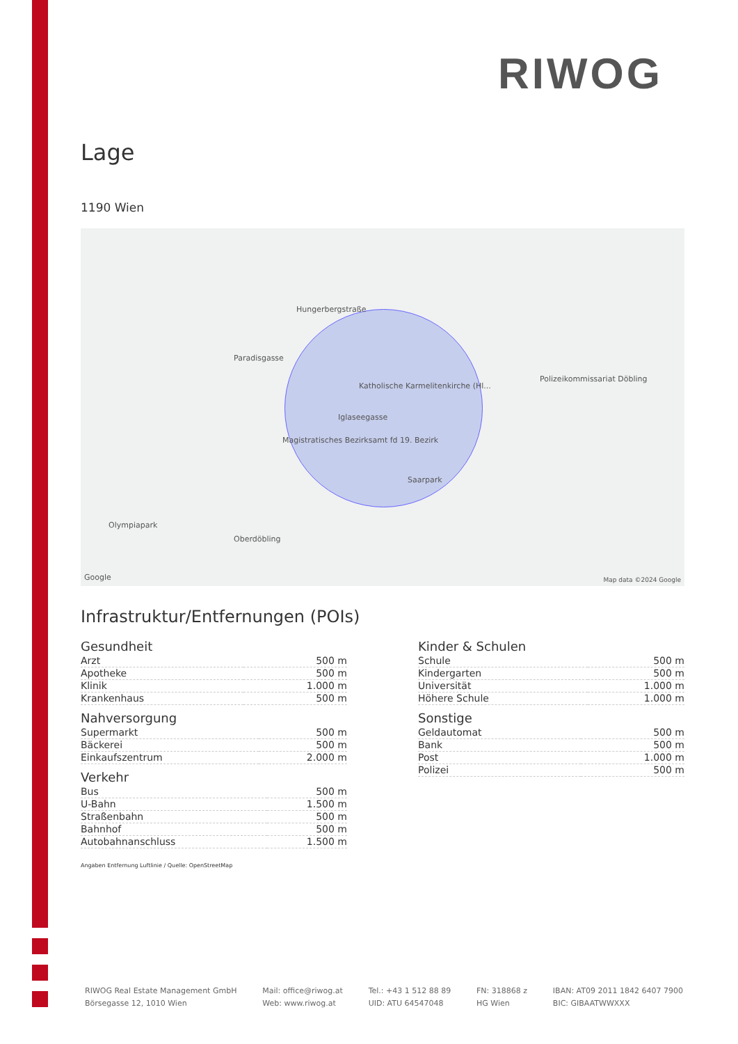RIWOG
Lage
1190 Wien
Hungerbergstraße
Paradisgasse
Katholische Karmelitenkirche (Hl...
Iglaseegasse
Magistratisches Bezirksamt fd 19. Bezirk
Saarpark
Polizeikommissariat Döbling
Olympiapark
Oberdöbling
Google Map data ©2024 Google
Infrastruktur/Entfernungen (POIs)
Gesundheit
| Arzt | 500 m |
| Apotheke | 500 m |
| Klinik | 1.000 m |
| Krankenhaus | 500 m |
Nahversorgung
| Supermarkt | 500 m |
| Bäckerei | 500 m |
| Einkaufszentrum | 2.000 m |
Verkehr
| Bus | 500 m |
| U-Bahn | 1.500 m |
| Straßenbahn | 500 m |
| Bahnhof | 500 m |
| Autobahnanschluss | 1.500 m |
Kinder & Schulen
| Schule | 500 m |
| Kindergarten | 500 m |
| Universität | 1.000 m |
| Höhere Schule | 1.000 m |
Sonstige
| Geldautomat | 500 m |
| Bank | 500 m |
| Post | 1.000 m |
| Polizei | 500 m |
Angaben Entfernung Luftlinie / Quelle: OpenStreetMap
RIWOG Real Estate Management GmbH
Börsegasse 12, 1010 Wien
Mail: office@riwog.at
Web: www.riwog.at
Tel.: +43 1 512 88 89
UID: ATU 64547048
FN: 318868 z
HG Wien
IBAN: AT09 2011 1842 6407 7900
BIC: GIBAATWWXXX